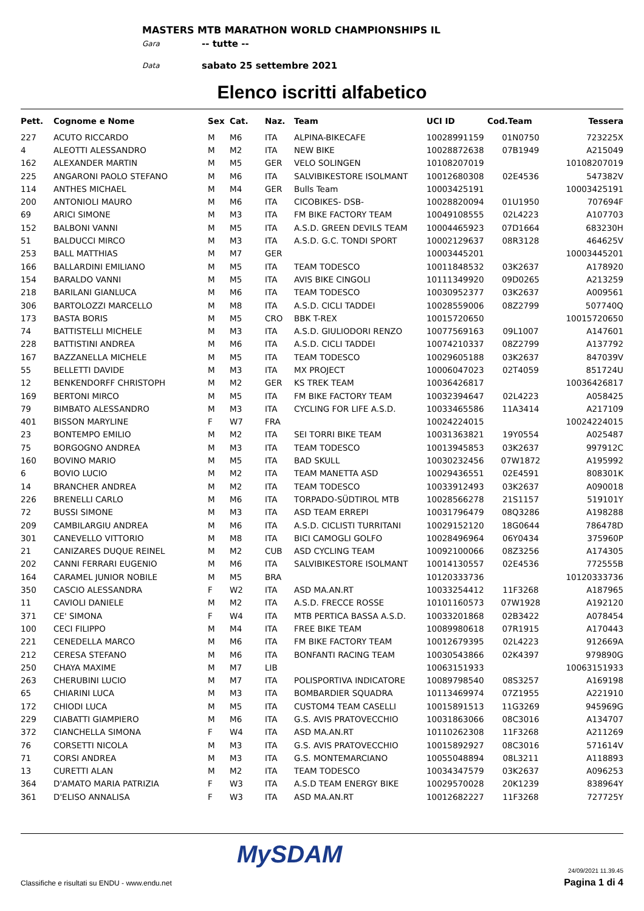MASTERS MTB MARATHON WORLD CHAMPIONSHIPS IL
Gara -- tutte --
Data sabato 25 settembre 2021
Elenco iscritti alfabetico
| Pett. | Cognome e Nome | Sex | Cat. | Naz. | Team | UCI ID | Cod.Team | Tessera |
| --- | --- | --- | --- | --- | --- | --- | --- | --- |
| 227 | ACUTO RICCARDO | M | M6 | ITA | ALPINA-BIKECAFE | 10028991159 | 01N0750 | 723225X |
| 4 | ALEOTTI ALESSANDRO | M | M2 | ITA | NEW BIKE | 10028872638 | 07B1949 | A215049 |
| 162 | ALEXANDER MARTIN | M | M5 | GER | VELO SOLINGEN | 10108207019 | | 10108207019 |
| 225 | ANGARONI PAOLO STEFANO | M | M6 | ITA | SALVIBIKESTORE ISOLMANT | 10012680308 | 02E4536 | 547382V |
| 114 | ANTHES MICHAEL | M | M4 | GER | Bulls Team | 10003425191 | | 10003425191 |
| 200 | ANTONIOLI MAURO | M | M6 | ITA | CICOBIKES- DSB- | 10028820094 | 01U1950 | 707694F |
| 69 | ARICI SIMONE | M | M3 | ITA | FM BIKE FACTORY TEAM | 10049108555 | 02L4223 | A107703 |
| 152 | BALBONI VANNI | M | M5 | ITA | A.S.D. GREEN DEVILS TEAM | 10004465923 | 07D1664 | 683230H |
| 51 | BALDUCCI MIRCO | M | M3 | ITA | A.S.D. G.C. TONDI SPORT | 10002129637 | 08R3128 | 464625V |
| 253 | BALL MATTHIAS | M | M7 | GER | | 10003445201 | | 10003445201 |
| 166 | BALLARDINI EMILIANO | M | M5 | ITA | TEAM TODESCO | 10011848532 | 03K2637 | A178920 |
| 154 | BARALDO VANNI | M | M5 | ITA | AVIS BIKE CINGOLI | 10111349920 | 09D0265 | A213259 |
| 218 | BARILANI GIANLUCA | M | M6 | ITA | TEAM TODESCO | 10030952377 | 03K2637 | A009561 |
| 306 | BARTOLOZZI MARCELLO | M | M8 | ITA | A.S.D. CICLI TADDEI | 10028559006 | 08Z2799 | 507740Q |
| 173 | BASTA BORIS | M | M5 | CRO | BBK T-REX | 10015720650 | | 10015720650 |
| 74 | BATTISTELLI MICHELE | M | M3 | ITA | A.S.D. GIULIODORI RENZO | 10077569163 | 09L1007 | A147601 |
| 228 | BATTISTINI ANDREA | M | M6 | ITA | A.S.D. CICLI TADDEI | 10074210337 | 08Z2799 | A137792 |
| 167 | BAZZANELLA MICHELE | M | M5 | ITA | TEAM TODESCO | 10029605188 | 03K2637 | 847039V |
| 55 | BELLETTI DAVIDE | M | M3 | ITA | MX PROJECT | 10006047023 | 02T4059 | 851724U |
| 12 | BENKENDORFF CHRISTOPH | M | M2 | GER | KS TREK TEAM | 10036426817 | | 10036426817 |
| 169 | BERTONI MIRCO | M | M5 | ITA | FM BIKE FACTORY TEAM | 10032394647 | 02L4223 | A058425 |
| 79 | BIMBATO ALESSANDRO | M | M3 | ITA | CYCLING FOR LIFE A.S.D. | 10033465586 | 11A3414 | A217109 |
| 401 | BISSON MARYLINE | F | W7 | FRA | | 10024224015 | | 10024224015 |
| 23 | BONTEMPO EMILIO | M | M2 | ITA | SEI TORRI BIKE TEAM | 10031363821 | 19Y0554 | A025487 |
| 75 | BORGOGNO ANDREA | M | M3 | ITA | TEAM TODESCO | 10013945853 | 03K2637 | 997912C |
| 160 | BOVINO MARIO | M | M5 | ITA | BAD SKULL | 10030232456 | 07W1872 | A195992 |
| 6 | BOVIO LUCIO | M | M2 | ITA | TEAM MANETTA ASD | 10029436551 | 02E4591 | 808301K |
| 14 | BRANCHER ANDREA | M | M2 | ITA | TEAM TODESCO | 10033912493 | 03K2637 | A090018 |
| 226 | BRENELLI CARLO | M | M6 | ITA | TORPADO-SÜDTIROL MTB | 10028566278 | 21S1157 | 519101Y |
| 72 | BUSSI SIMONE | M | M3 | ITA | ASD TEAM ERREPI | 10031796479 | 08Q3286 | A198288 |
| 209 | CAMBILARGIU ANDREA | M | M6 | ITA | A.S.D. CICLISTI TURRITANI | 10029152120 | 18G0644 | 786478D |
| 301 | CANEVELLO VITTORIO | M | M8 | ITA | BICI CAMOGLI GOLFO | 10028496964 | 06Y0434 | 375960P |
| 21 | CANIZARES DUQUE REINEL | M | M2 | CUB | ASD CYCLING TEAM | 10092100066 | 08Z3256 | A174305 |
| 202 | CANNI FERRARI EUGENIO | M | M6 | ITA | SALVIBIKESTORE ISOLMANT | 10014130557 | 02E4536 | 772555B |
| 164 | CARAMEL JUNIOR NOBILE | M | M5 | BRA | | 10120333736 | | 10120333736 |
| 350 | CASCIO ALESSANDRA | F | W2 | ITA | ASD MA.AN.RT | 10033254412 | 11F3268 | A187965 |
| 11 | CAVIOLI DANIELE | M | M2 | ITA | A.S.D. FRECCE ROSSE | 10101160573 | 07W1928 | A192120 |
| 371 | CE' SIMONA | F | W4 | ITA | MTB PERTICA BASSA A.S.D. | 10033201868 | 02B3422 | A078454 |
| 100 | CECI FILIPPO | M | M4 | ITA | FREE BIKE TEAM | 10089980618 | 07R1915 | A170443 |
| 221 | CENEDELLA MARCO | M | M6 | ITA | FM BIKE FACTORY TEAM | 10012679395 | 02L4223 | 912669A |
| 212 | CERESA STEFANO | M | M6 | ITA | BONFANTI RACING TEAM | 10030543866 | 02K4397 | 979890G |
| 250 | CHAYA MAXIME | M | M7 | LIB | | 10063151933 | | 10063151933 |
| 263 | CHERUBINI LUCIO | M | M7 | ITA | POLISPORTIVA INDICATORE | 10089798540 | 08S3257 | A169198 |
| 65 | CHIARINI LUCA | M | M3 | ITA | BOMBARDIER SQUADRA | 10113469974 | 07Z1955 | A221910 |
| 172 | CHIODI LUCA | M | M5 | ITA | CUSTOM4 TEAM CASELLI | 10015891513 | 11G3269 | 945969G |
| 229 | CIABATTI GIAMPIERO | M | M6 | ITA | G.S. AVIS PRATOVECCHIO | 10031863066 | 08C3016 | A134707 |
| 372 | CIANCHELLA SIMONA | F | W4 | ITA | ASD MA.AN.RT | 10110262308 | 11F3268 | A211269 |
| 76 | CORSETTI NICOLA | M | M3 | ITA | G.S. AVIS PRATOVECCHIO | 10015892927 | 08C3016 | 571614V |
| 71 | CORSI ANDREA | M | M3 | ITA | G.S. MONTEMARCIANO | 10055048894 | 08L3211 | A118893 |
| 13 | CURETTI ALAN | M | M2 | ITA | TEAM TODESCO | 10034347579 | 03K2637 | A096253 |
| 364 | D'AMATO MARIA PATRIZIA | F | W3 | ITA | A.S.D TEAM ENERGY BIKE | 10029570028 | 20K1239 | 838964Y |
| 361 | D'ELISO ANNALISA | F | W3 | ITA | ASD MA.AN.RT | 10012682227 | 11F3268 | 727725Y |
MySDAM
Classifiche e risultati su ENDU - www.endu.net
24/09/2021 11.39.45
Pagina 1 di 4